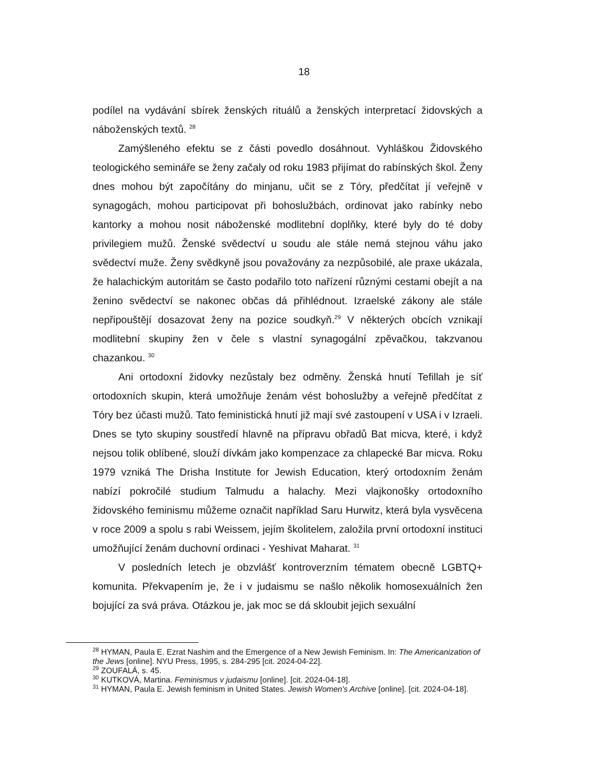18
podílel na vydávání sbírek ženských rituálů a ženských interpretací židovských a náboženských textů. <sup>28</sup>
Zamýšleného efektu se z části povedlo dosáhnout. Vyhláškou Židovského teologického semináře se ženy začaly od roku 1983 přijímat do rabínských škol. Ženy dnes mohou být započítány do minjanu, učit se z Tóry, předčítat jí veřejně v synagogách, mohou participovat při bohoslužbách, ordinovat jako rabínky nebo kantorky a mohou nosit náboženské modlitební doplňky, které byly do té doby privilegiem mužů. Ženské svědectví u soudu ale stále nemá stejnou váhu jako svědectví muže. Ženy svědkyně jsou považovány za nezpůsobilé, ale praxe ukázala, že halachickým autoritám se často podařilo toto nařízení různými cestami obejít a na ženino svědectví se nakonec občas dá přihlédnout. Izraelské zákony ale stále nepřipouštějí dosazovat ženy na pozice soudkyň.<sup>29</sup> V některých obcích vznikají modlitební skupiny žen v čele s vlastní synagogální zpěvačkou, takzvanou chazankou. <sup>30</sup>
Ani ortodoxní židovky nezůstaly bez odměny. Ženská hnutí Tefillah je síť ortodoxních skupin, která umožňuje ženám vést bohoslužby a veřejně předčítat z Tóry bez účasti mužů. Tato feministická hnutí již mají své zastoupení v USA i v Izraeli. Dnes se tyto skupiny soustředí hlavně na přípravu obřadů Bat micva, které, i když nejsou tolik oblíbené, slouží dívkám jako kompenzace za chlapecké Bar micva. Roku 1979 vzniká The Drisha Institute for Jewish Education, který ortodoxním ženám nabízí pokročilé studium Talmudu a halachy. Mezi vlajkonošky ortodoxního židovského feminismu můžeme označit například Saru Hurwitz, která byla vysvěcena v roce 2009 a spolu s rabi Weissem, jejím školitelem, založila první ortodoxní instituci umožňující ženám duchovní ordinaci - Yeshivat Maharat. <sup>31</sup>
V posledních letech je obzvlášť kontroverzním tématem obecně LGBTQ+ komunita. Překvapením je, že i v judaismu se našlo několik homosexuálních žen bojující za svá práva. Otázkou je, jak moc se dá skloubit jejich sexuální
<sup>28</sup> HYMAN, Paula E. Ezrat Nashim and the Emergence of a New Jewish Feminism. In: The Americanization of the Jews [online]. NYU Press, 1995, s. 284-295 [cit. 2024-04-22].
<sup>29</sup> ZOUFALÁ, s. 45.
<sup>30</sup> KUTKOVÁ, Martina. Feminismus v judaismu [online]. [cit. 2024-04-18].
<sup>31</sup> HYMAN, Paula E. Jewish feminism in United States. Jewish Women's Archive [online]. [cit. 2024-04-18].